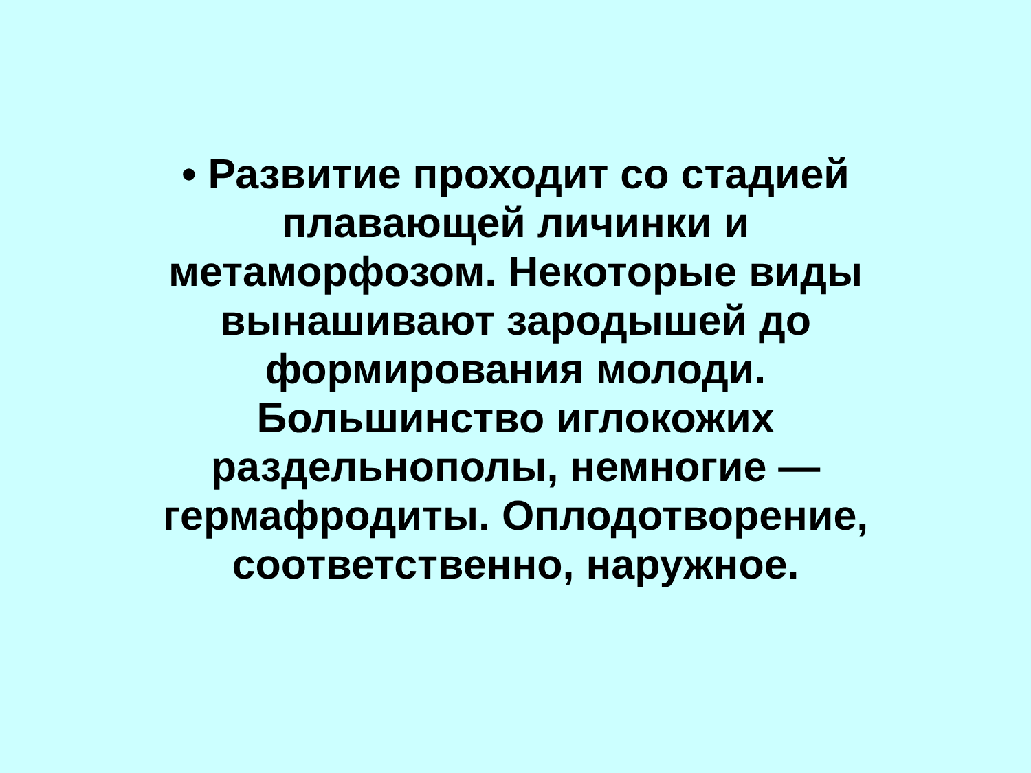• Развитие проходит со стадией
плавающей личинки и
метаморфозом. Некоторые виды
вынашивают зародышей до
формирования молоди.
Большинство иглокожих
раздельнополы, немногие —
гермафродиты. Оплодотворение,
соответственно, наружное.